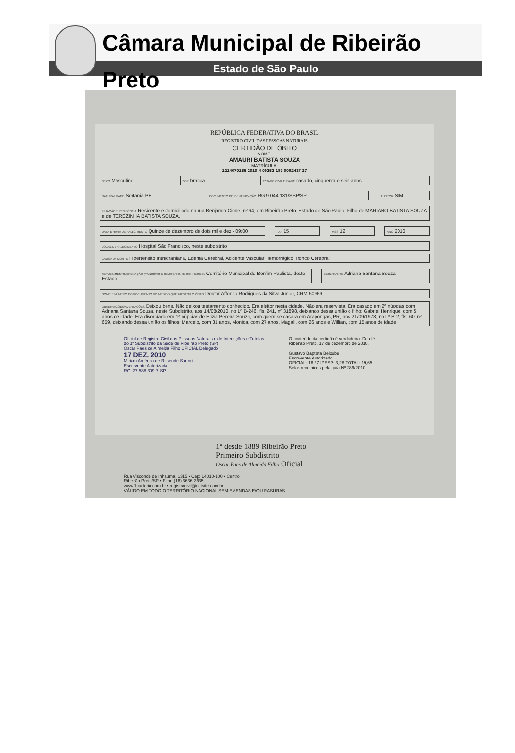Câmara Municipal de Ribeirão Preto
Estado de São Paulo
REPÚBLICA FEDERATIVA DO BRASIL
REGISTRO CIVIL DAS PESSOAS NATURAIS
CERTIDÃO DE ÓBITO
NOME:
AMAURI BATISTA SOUZA
MATRÍCULA:
1214670155 2010 4 00252 189 0082437 27
SEXO Masculino
COR branca
ESTADO CIVIL E IDADE casado, cinquenta e seis anos
NATURALIDADE Sertania PE
DOCUMENTO DE IDENTIFICAÇÃO RG 9.044.131/SSP/SP
ELEITOR SIM
FILIAÇÃO E RESIDÊNCIA Residente e domiciliado na rua Benjamin Cione, nº 64, em Ribeirão Preto, Estado de São Paulo. Filho de MARIANO BATISTA SOUZA e de TEREZINHA BATISTA SOUZA.
DATA E HORA DE FALECIMENTO Quinze de dezembro de dois mil e dez - 09:00
DIA 15
MÊS 12
ANO 2010
LOCAL DE FALECIMENTO Hospital São Francisco, neste subdistrito
CAUSA DA MORTE Hipertensão Intracraniana, Edema Cerebral, Acidente Vascular Hemorrágico Tronco Cerebral
SEPULTAMENTO/CREMAÇÃO (MUNICÍPIO E CEMITÉRIO, SE CONHECIDO) Cemitério Municipal de Bonfim Paulista, deste Estado
DECLARANTE Adriana Santana Souza
NOME E NÚMERO DO DOCUMENTO DO MÉDICO QUE ATESTOU O ÓBITO Doutor Affonso Rodrigues da Silva Junior, CRM 50969
OBSERVAÇÕES/AVERBAÇÕES Deixou bens. Não deixou testamento conhecido. Era eleitor nesta cidade. Não era reservista. Era casado em 2ª núpcias com Adriana Santana Souza, neste Subdistrito, aos 14/08/2010, no Lº B-246, fls. 241, nº 31898, deixando dessa união o filho: Gabriel Henrique, com 5 anos de idade. Era divorciado em 1ª núpcias de Elizia Pereira Souza, com quem se casara em Arapongas, PR, aos 21/09/1978, no Lº B-2, fls. 60, nº 659, deixando dessa união os filhos: Marcelo, com 31 anos, Monica, com 27 anos, Magali, com 26 anos e Willian, com 15 anos de idade
Oficial de Registro Civil das Pessoas Naturais e de Interdições e Tutelas do 1º Subdistrito da Sede de Ribeirão Preto (SP)
Oscar Paes de Almeida Filho OFICIAL Delegado
17 DEZ. 2010
Miriam Américo de Resende Sartori
Escrevente Autorizada
RG: 27.588.309-7-SP
O conteúdo da certidão é verdadeiro. Dou fé.
Ribeirão Preto, 17 de dezembro de 2010.
Gustavo Baptista Beloube
Escrevente Autorizado
OFICIAL: 16,37 IPESP: 3,28 TOTAL: 19,65
Selos recolhidos pela guia Nº 286/2010
1º desde 1889 Ribeirão Preto
Primeiro Subdistrito
Oscar Paes de Almeida Filho Oficial
Rua Visconde de Inhaúma, 1315 • Cep: 14010-100 • Centro
Ribeirão Preto/SP • Fone (16) 3636-3635
www.1cartorio.com.br • registrocivil@netsite.com.br
VÁLIDO EM TODO O TERRITÓRIO NACIONAL SEM EMENDAS E/OU RASURAS